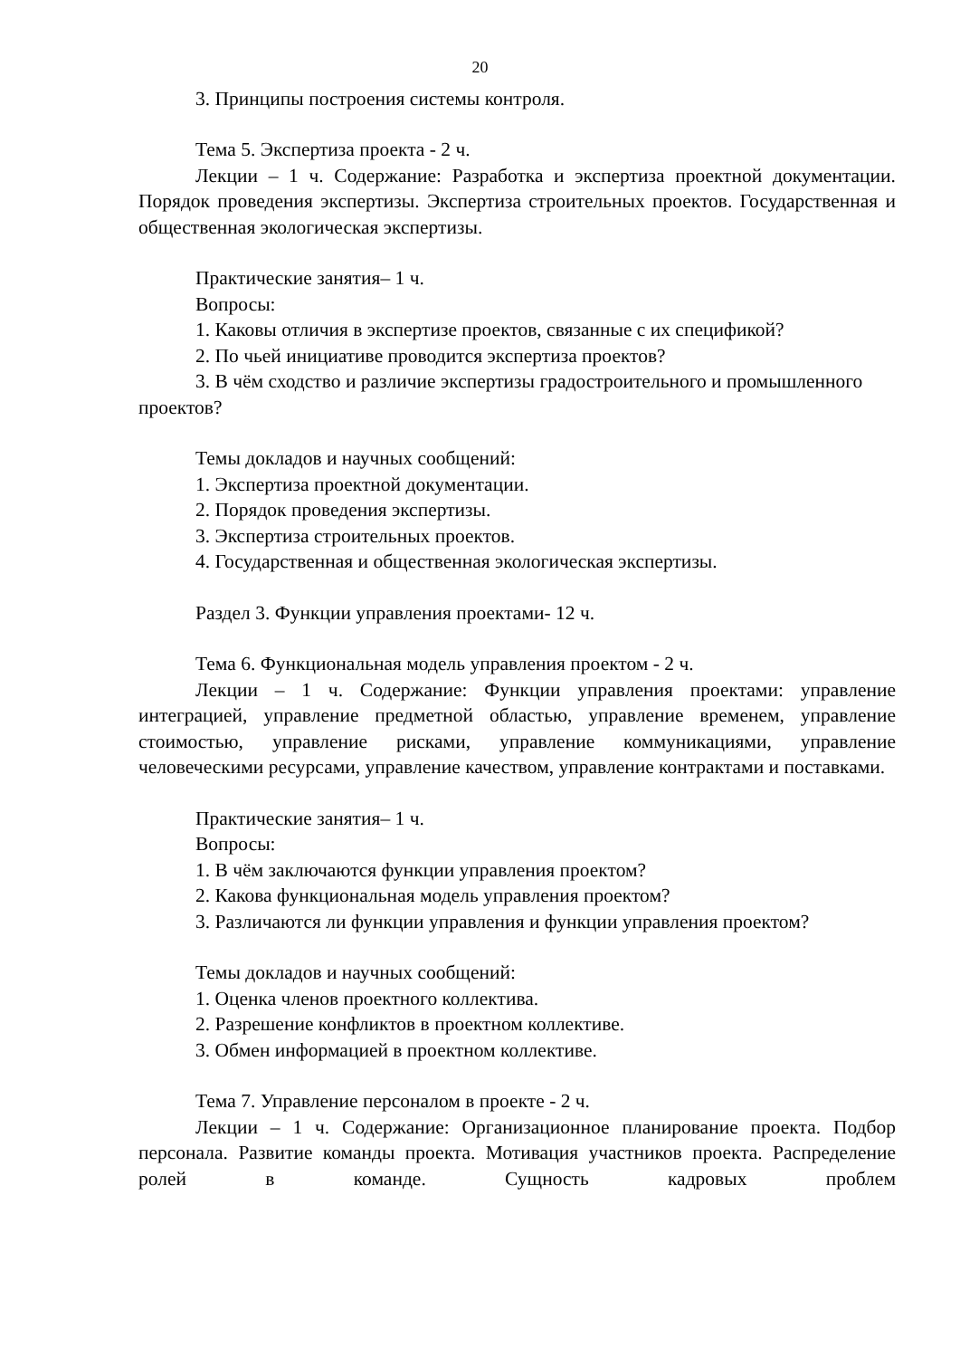20
3. Принципы построения системы контроля.
Тема 5. Экспертиза проекта - 2 ч.
Лекции – 1 ч. Содержание: Разработка и экспертиза проектной документации. Порядок проведения экспертизы. Экспертиза строительных проектов. Государственная и общественная экологическая экспертизы.
Практические занятия– 1 ч.
Вопросы:
1. Каковы отличия в экспертизе проектов, связанные с их спецификой?
2. По чьей инициативе проводится экспертиза проектов?
3. В чём сходство и различие экспертизы градостроительного и промышленного проектов?
Темы докладов и научных сообщений:
1. Экспертиза проектной документации.
2. Порядок проведения экспертизы.
3. Экспертиза строительных проектов.
4. Государственная и общественная экологическая экспертизы.
Раздел 3. Функции управления проектами- 12 ч.
Тема 6. Функциональная модель управления проектом - 2 ч.
Лекции – 1 ч. Содержание: Функции управления проектами: управление интеграцией, управление предметной областью, управление временем, управление стоимостью, управление рисками, управление коммуникациями, управление человеческими ресурсами, управление качеством, управление контрактами и поставками.
Практические занятия– 1 ч.
Вопросы:
1. В чём заключаются функции управления проектом?
2. Какова функциональная модель управления проектом?
3. Различаются ли функции управления и функции управления проектом?
Темы докладов и научных сообщений:
1. Оценка членов проектного коллектива.
2. Разрешение конфликтов в проектном коллективе.
3. Обмен информацией в проектном коллективе.
Тема 7. Управление персоналом в проекте - 2 ч.
Лекции – 1 ч. Содержание: Организационное планирование проекта. Подбор персонала. Развитие команды проекта. Мотивация участников проекта. Распределение ролей в команде. Сущность кадровых проблем